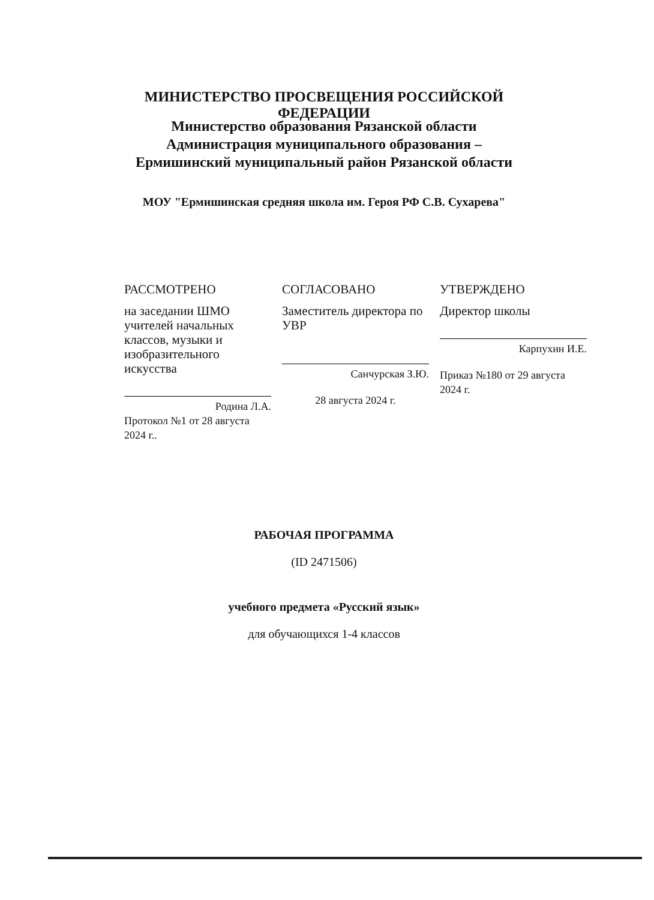МИНИСТЕРСТВО ПРОСВЕЩЕНИЯ РОССИЙСКОЙ ФЕДЕРАЦИИ
Министерство образования Рязанской области
Администрация муниципального образования – Ермишинский муниципальный район Рязанской области
МОУ "Ермишинская средняя школа им. Героя РФ С.В. Сухарева"
РАССМОТРЕНО
на заседании ШМО учителей начальных классов, музыки и изобразительного искусства
Родина Л.А.
Протокол №1 от 28 августа 2024 г..
СОГЛАСОВАНО
Заместитель директора по УВР
Санчурская З.Ю.
28 августа 2024 г.
УТВЕРЖДЕНО
Директор школы
Карпухин И.Е.
Приказ №180 от 29 августа 2024 г.
РАБОЧАЯ ПРОГРАММА
(ID 2471506)
учебного предмета «Русский язык»
для обучающихся 1-4 классов